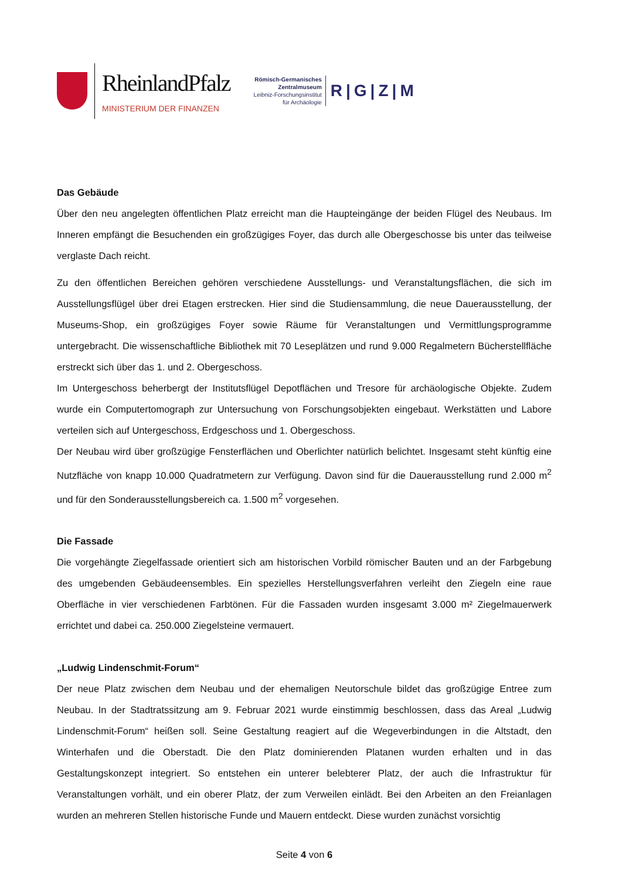RheinlandPfalz
MINISTERIUM DER FINANZEN
Römisch-Germanisches
Zentralmuseum
Leibniz-Forschungsinstitut
für Archäologie
R|G|Z|M
Das Gebäude
Über den neu angelegten öffentlichen Platz erreicht man die Haupteingänge der beiden Flügel des Neubaus. Im Inneren empfängt die Besuchenden ein großzügiges Foyer, das durch alle Obergeschosse bis unter das teilweise verglaste Dach reicht.
Zu den öffentlichen Bereichen gehören verschiedene Ausstellungs- und Veranstaltungsflächen, die sich im Ausstellungsflügel über drei Etagen erstrecken. Hier sind die Studiensammlung, die neue Dauerausstellung, der Museums-Shop, ein großzügiges Foyer sowie Räume für Veranstaltungen und Vermittlungsprogramme untergebracht. Die wissenschaftliche Bibliothek mit 70 Leseplätzen und rund 9.000 Regalmetern Bücherstellfläche erstreckt sich über das 1. und 2. Obergeschoss.
Im Untergeschoss beherbergt der Institutsflügel Depotflächen und Tresore für archäologische Objekte. Zudem wurde ein Computertomograph zur Untersuchung von Forschungsobjekten eingebaut. Werkstätten und Labore verteilen sich auf Untergeschoss, Erdgeschoss und 1. Obergeschoss.
Der Neubau wird über großzügige Fensterflächen und Oberlichter natürlich belichtet. Insgesamt steht künftig eine Nutzfläche von knapp 10.000 Quadratmetern zur Verfügung. Davon sind für die Dauerausstellung rund 2.000 m<sup>2</sup> und für den Sonderausstellungsbereich ca. 1.500 m<sup>2</sup> vorgesehen.
Die Fassade
Die vorgehängte Ziegelfassade orientiert sich am historischen Vorbild römischer Bauten und an der Farbgebung des umgebenden Gebäudeensembles. Ein spezielles Herstellungsverfahren verleiht den Ziegeln eine raue Oberfläche in vier verschiedenen Farbtönen. Für die Fassaden wurden insgesamt 3.000 m² Ziegelmauerwerk errichtet und dabei ca. 250.000 Ziegelsteine vermauert.
„Ludwig Lindenschmit-Forum“
Der neue Platz zwischen dem Neubau und der ehemaligen Neutorschule bildet das großzügige Entree zum Neubau. In der Stadtratssitzung am 9. Februar 2021 wurde einstimmig beschlossen, dass das Areal „Ludwig Lindenschmit-Forum“ heißen soll. Seine Gestaltung reagiert auf die Wegeverbindungen in die Altstadt, den Winterhafen und die Oberstadt. Die den Platz dominierenden Platanen wurden erhalten und in das Gestaltungskonzept integriert. So entstehen ein unterer belebterer Platz, der auch die Infrastruktur für Veranstaltungen vorhält, und ein oberer Platz, der zum Verweilen einlädt. Bei den Arbeiten an den Freianlagen wurden an mehreren Stellen historische Funde und Mauern entdeckt. Diese wurden zunächst vorsichtig
Seite 4 von 6